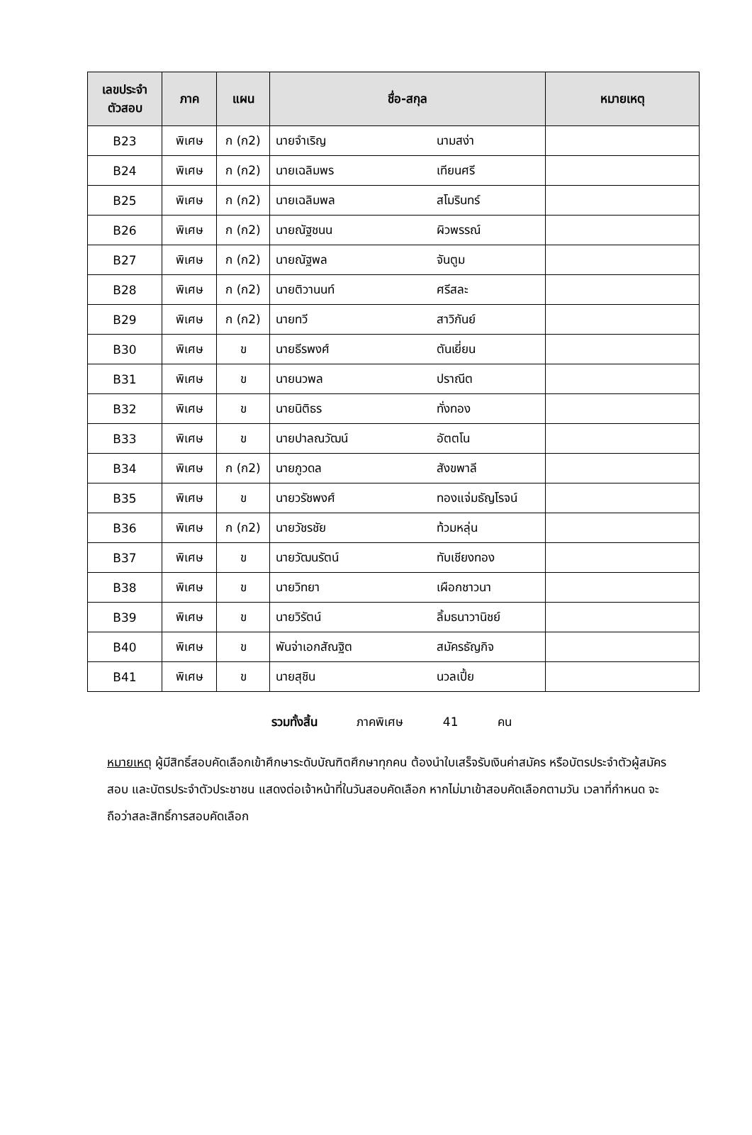| เลขประจำ ตัวสอบ | ภาค | แผน | ชื่อ-สกุล | หมายเหตุ |
| --- | --- | --- | --- | --- |
| B23 | พิเศษ | ก (ก2) | นายจำเริญ นามสง่า | |
| B24 | พิเศษ | ก (ก2) | นายเฉลิมพร เทียนศรี | |
| B25 | พิเศษ | ก (ก2) | นายเฉลิมพล สโมรินทร์ | |
| B26 | พิเศษ | ก (ก2) | นายณัฐชนน ผิวพรรณ์ | |
| B27 | พิเศษ | ก (ก2) | นายณัฐพล จันตูม | |
| B28 | พิเศษ | ก (ก2) | นายติวานนท์ ศรีสละ | |
| B29 | พิเศษ | ก (ก2) | นายทวี สาวิกันย์ | |
| B30 | พิเศษ | ข | นายธีรพงศ์ ตันเยี่ยน | |
| B31 | พิเศษ | ข | นายนวพล ปราณีต | |
| B32 | พิเศษ | ข | นายนิติธร ทั่งทอง | |
| B33 | พิเศษ | ข | นายปาลณวัฒน์ อัตตโน | |
| B34 | พิเศษ | ก (ก2) | นายภูวดล สังขพาลี | |
| B35 | พิเศษ | ข | นายวรัชพงศ์ ทองแจ่มธัญโรจน์ | |
| B36 | พิเศษ | ก (ก2) | นายวัชรชัย ท้วมหลุ่น | |
| B37 | พิเศษ | ข | นายวัฒนรัตน์ ทับเชียงทอง | |
| B38 | พิเศษ | ข | นายวิทยา เผือกชาวนา | |
| B39 | พิเศษ | ข | นายวิรัตน์ ลิ้มธนาวานิชย์ | |
| B40 | พิเศษ | ข | พันจ่าเอกสัณฐิต สมัครธัญกิจ | |
| B41 | พิเศษ | ข | นายสุชิน นวลเปี้ย | |
รวมทั้งสิ้น ภาคพิเศษ 41 คน
หมายเหตุ ผู้มีสิทธิ์สอบคัดเลือกเข้าศึกษาระดับบัณฑิตศึกษาทุกคน ต้องนำใบเสร็จรับเงินค่าสมัคร หรือบัตรประจำตัวผู้สมัครสอบ และบัตรประจำตัวประชาชน แสดงต่อเจ้าหน้าที่ในวันสอบคัดเลือก หากไม่มาเข้าสอบคัดเลือกตามวัน เวลาที่กำหนด จะถือว่าสละสิทธิ์การสอบคัดเลือก